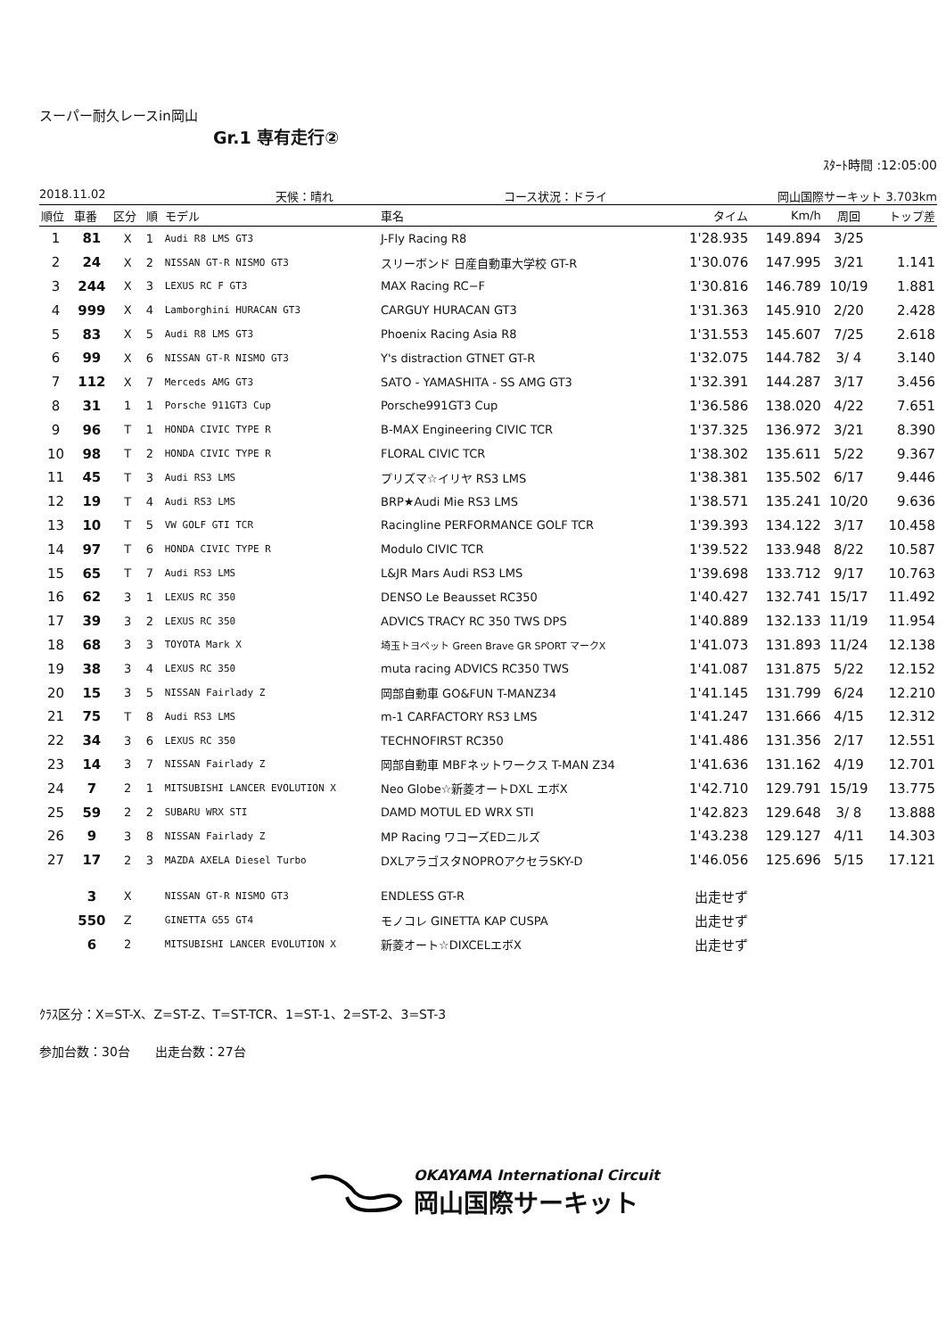スーパー耐久レースin岡山
Gr.1 専有走行②
ｽﾀｰﾄ時間 :12:05:00
2018.11.02 天候：晴れ コース状況：ドライ 岡山国際サーキット 3.703km
| 順位 | 車番 | 区分 | 順 | モデル | 車名 | タイム | Km/h | 周回 | トップ差 |
| --- | --- | --- | --- | --- | --- | --- | --- | --- | --- |
| 1 | 81 | X | 1 | Audi R8 LMS GT3 | J-Fly Racing R8 | 1'28.935 | 149.894 | 3/25 | |
| 2 | 24 | X | 2 | NISSAN GT-R NISMO GT3 | スリーボンド 日産自動車大学校 GT-R | 1'30.076 | 147.995 | 3/21 | 1.141 |
| 3 | 244 | X | 3 | LEXUS RC F GT3 | MAX Racing RC−F | 1'30.816 | 146.789 | 10/19 | 1.881 |
| 4 | 999 | X | 4 | Lamborghini HURACAN GT3 | CARGUY HURACAN GT3 | 1'31.363 | 145.910 | 2/20 | 2.428 |
| 5 | 83 | X | 5 | Audi R8 LMS GT3 | Phoenix Racing Asia R8 | 1'31.553 | 145.607 | 7/25 | 2.618 |
| 6 | 99 | X | 6 | NISSAN GT-R NISMO GT3 | Y's distraction GTNET GT-R | 1'32.075 | 144.782 | 3/ 4 | 3.140 |
| 7 | 112 | X | 7 | Merceds AMG GT3 | SATO - YAMASHITA - SS AMG GT3 | 1'32.391 | 144.287 | 3/17 | 3.456 |
| 8 | 31 | 1 | 1 | Porsche 911GT3 Cup | Porsche991GT3 Cup | 1'36.586 | 138.020 | 4/22 | 7.651 |
| 9 | 96 | T | 1 | HONDA CIVIC TYPE R | B-MAX Engineering CIVIC TCR | 1'37.325 | 136.972 | 3/21 | 8.390 |
| 10 | 98 | T | 2 | HONDA CIVIC TYPE R | FLORAL CIVIC TCR | 1'38.302 | 135.611 | 5/22 | 9.367 |
| 11 | 45 | T | 3 | Audi RS3 LMS | プリズマ☆イリヤ RS3 LMS | 1'38.381 | 135.502 | 6/17 | 9.446 |
| 12 | 19 | T | 4 | Audi RS3 LMS | BRP★Audi Mie RS3 LMS | 1'38.571 | 135.241 | 10/20 | 9.636 |
| 13 | 10 | T | 5 | VW GOLF GTI TCR | Racingline PERFORMANCE GOLF TCR | 1'39.393 | 134.122 | 3/17 | 10.458 |
| 14 | 97 | T | 6 | HONDA CIVIC TYPE R | Modulo CIVIC TCR | 1'39.522 | 133.948 | 8/22 | 10.587 |
| 15 | 65 | T | 7 | Audi RS3 LMS | L&JR Mars Audi RS3 LMS | 1'39.698 | 133.712 | 9/17 | 10.763 |
| 16 | 62 | 3 | 1 | LEXUS RC 350 | DENSO Le Beausset RC350 | 1'40.427 | 132.741 | 15/17 | 11.492 |
| 17 | 39 | 3 | 2 | LEXUS RC 350 | ADVICS TRACY RC 350 TWS DPS | 1'40.889 | 132.133 | 11/19 | 11.954 |
| 18 | 68 | 3 | 3 | TOYOTA Mark X | 埼玉トヨペット Green Brave GR SPORT マークX | 1'41.073 | 131.893 | 11/24 | 12.138 |
| 19 | 38 | 3 | 4 | LEXUS RC 350 | muta racing ADVICS RC350 TWS | 1'41.087 | 131.875 | 5/22 | 12.152 |
| 20 | 15 | 3 | 5 | NISSAN Fairlady Z | 岡部自動車 GO&FUN T-MANZ34 | 1'41.145 | 131.799 | 6/24 | 12.210 |
| 21 | 75 | T | 8 | Audi RS3 LMS | m-1 CARFACTORY RS3 LMS | 1'41.247 | 131.666 | 4/15 | 12.312 |
| 22 | 34 | 3 | 6 | LEXUS RC 350 | TECHNOFIRST RC350 | 1'41.486 | 131.356 | 2/17 | 12.551 |
| 23 | 14 | 3 | 7 | NISSAN Fairlady Z | 岡部自動車 MBFネットワークス T-MAN Z34 | 1'41.636 | 131.162 | 4/19 | 12.701 |
| 24 | 7 | 2 | 1 | MITSUBISHI LANCER EVOLUTION X | Neo Globe☆新菱オートDXL エボX | 1'42.710 | 129.791 | 15/19 | 13.775 |
| 25 | 59 | 2 | 2 | SUBARU WRX STI | DAMD MOTUL ED WRX STI | 1'42.823 | 129.648 | 3/ 8 | 13.888 |
| 26 | 9 | 3 | 8 | NISSAN Fairlady Z | MP Racing ワコーズEDニルズ | 1'43.238 | 129.127 | 4/11 | 14.303 |
| 27 | 17 | 2 | 3 | MAZDA AXELA Diesel Turbo | DXLアラゴスタNOPROアクセラSKY-D | 1'46.056 | 125.696 | 5/15 | 17.121 |
| | 3 | X | | NISSAN GT-R NISMO GT3 | ENDLESS GT-R | 出走せず | | | |
| | 550 | Z | | GINETTA G55 GT4 | モノコレ GINETTA KAP CUSPA | 出走せず | | | |
| | 6 | 2 | | MITSUBISHI LANCER EVOLUTION X | 新菱オート☆DIXCELエボX | 出走せず | | | |
ｸﾗｽ区分：X=ST-X、Z=ST-Z、T=ST-TCR、1=ST-1、2=ST-2、3=ST-3
参加台数：30台　　出走台数：27台
OKAYAMA International Circuit
岡山国際サーキット